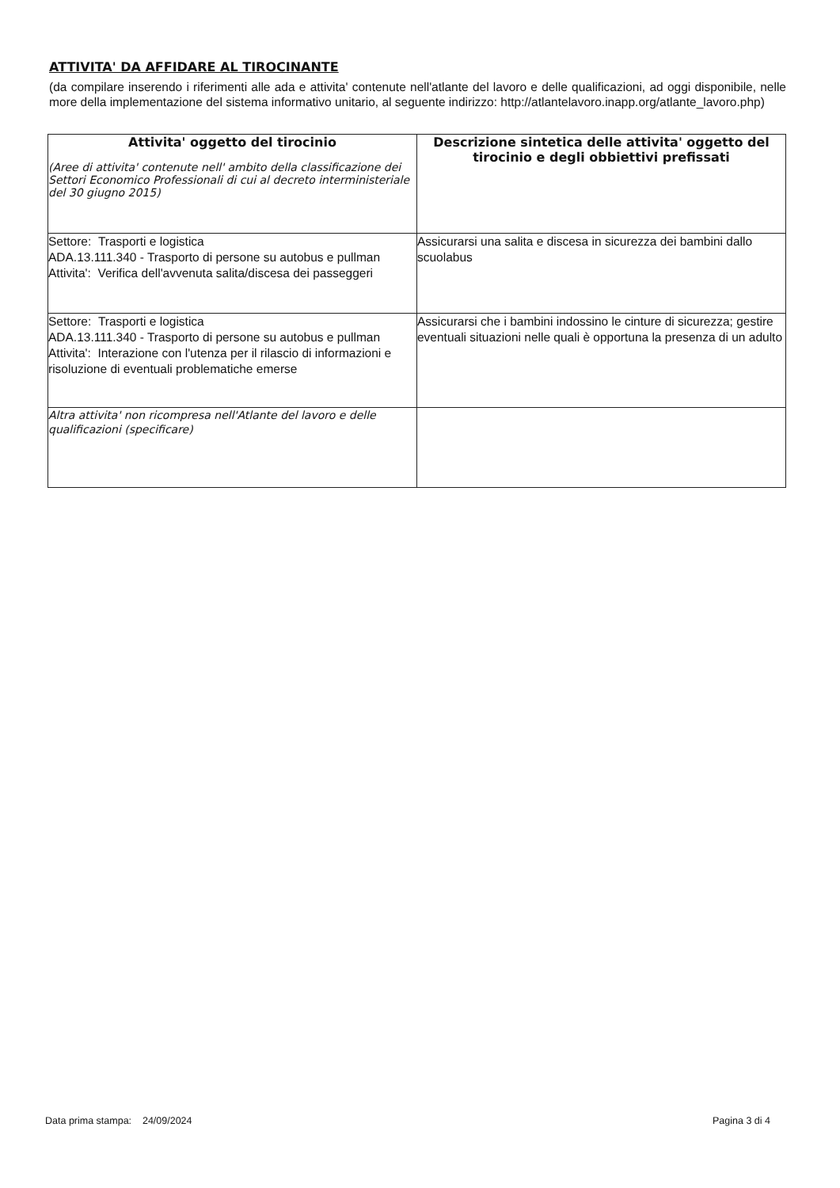ATTIVITA' DA AFFIDARE AL TIROCINANTE
(da compilare inserendo i riferimenti alle ada e attivita' contenute nell'atlante del lavoro e delle qualificazioni, ad oggi disponibile, nelle more della implementazione del sistema informativo unitario, al seguente indirizzo: http://atlantelavoro.inapp.org/atlante_lavoro.php)
| Attivita' oggetto del tirocinio (Aree di attivita' contenute nell' ambito della classificazione dei Settori Economico Professionali di cui al decreto interministeriale del 30 giugno 2015) | Descrizione sintetica delle attivita' oggetto del tirocinio e degli obbiettivi prefissati |
| --- | --- |
| Settore: Trasporti e logistica ADA.13.111.340 - Trasporto di persone su autobus e pullman Attivita': Verifica dell'avvenuta salita/discesa dei passeggeri | Assicurarsi una salita e discesa in sicurezza dei bambini dallo scuolabus |
| Settore: Trasporti e logistica ADA.13.111.340 - Trasporto di persone su autobus e pullman Attivita': Interazione con l'utenza per il rilascio di informazioni e risoluzione di eventuali problematiche emerse | Assicurarsi che i bambini indossino le cinture di sicurezza; gestire eventuali situazioni nelle quali è opportuna la presenza di un adulto |
| Altra attivita' non ricompresa nell'Atlante del lavoro e delle qualificazioni (specificare) | |
Data prima stampa: 24/09/2024 Pagina 3 di 4